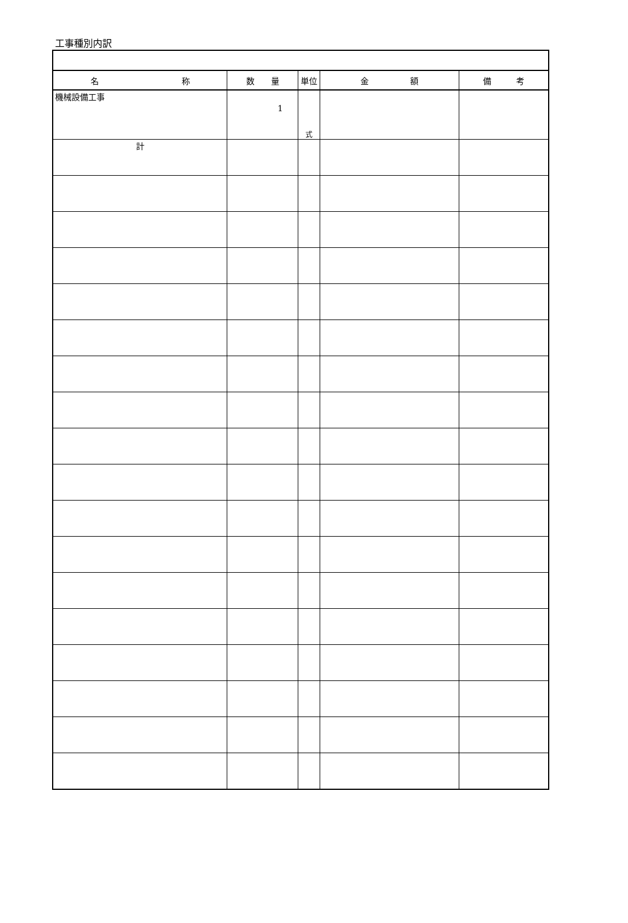工事種別内訳
| 名 称 | 数 量 | 単位 | 金 額 | 備 考 |
| --- | --- | --- | --- | --- |
| 機械設備工事 | 1 | 式 | | |
| 計 | | | | |